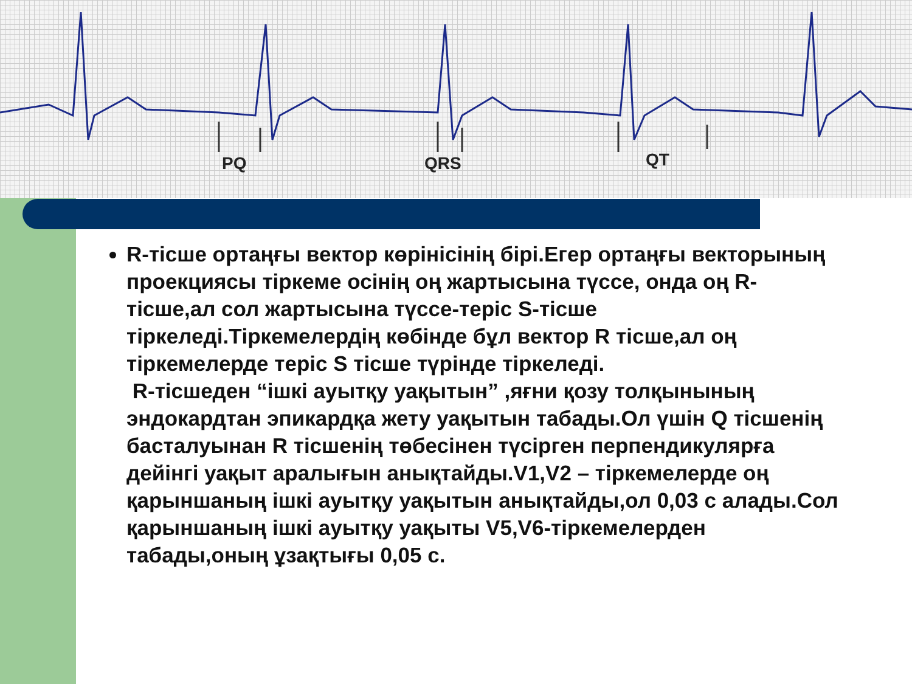PQ
QRS
QT
R-тісше ортаңғы вектор көрінісінің бірі.Егер ортаңғы векторының проекциясы тіркеме осінің оң жартысына түссе, онда оң R-тісше,ал сол жартысына түссе-теріс S-тісше тіркеледі.Тіркемелердің көбінде бұл вектор R тісше,ал оң тіркемелерде теріс S тісше түрінде тіркеледі.
R-тісшеден “ішкі ауытқу уақытын” ,яғни қозу толқынының эндокардтан эпикардқа жету уақытын табады.Ол үшін Q тісшенің басталуынан R тісшенің төбесінен түсірген перпендикулярға дейінгі уақыт аралығын анықтайды.V1,V2 – тіркемелерде оң қарыншаның ішкі ауытқу уақытын анықтайды,ол 0,03 с алады.Сол қарыншаның ішкі ауытқу уақыты V5,V6-тіркемелерден табады,оның ұзақтығы 0,05 с.